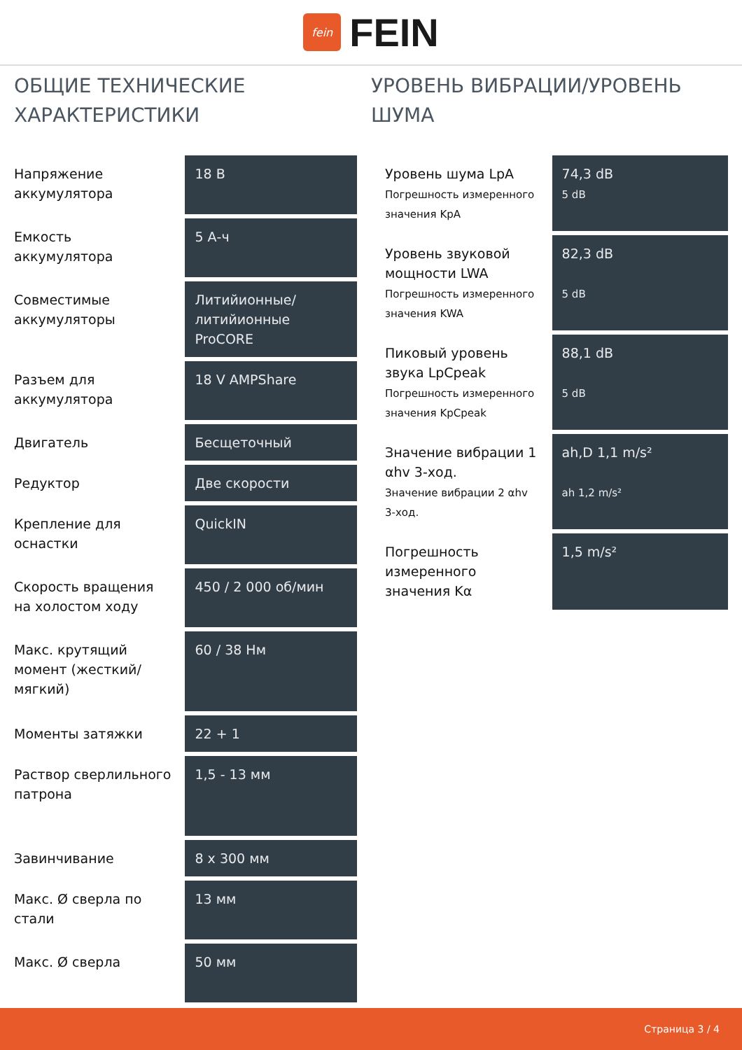fein
FEIN
ОБЩИЕ ТЕХНИЧЕСКИЕ ХАРАКТЕРИСТИКИ
| Напряжение аккумулятора | 18 В |
| Емкость аккумулятора | 5 А-ч |
| Совместимые аккумуляторы | Литийионные/ литийионные ProCORE |
| Разъем для аккумулятора | 18 V AMPShare |
| Двигатель | Бесщеточный |
| Редуктор | Две скорости |
| Крепление для оснастки | QuickIN |
| Скорость вращения на холостом ходу | 450 / 2 000 об/мин |
| Макс. крутящий момент (жесткий/ мягкий) | 60 / 38 Нм |
| Моменты затяжки | 22 + 1 |
| Раствор сверлильного патрона | 1,5 - 13 мм |
| Завинчивание | 8 x 300 мм |
| Макс. Ø сверла по стали | 13 мм |
| Макс. Ø сверла | 50 мм |
УРОВЕНЬ ВИБРАЦИИ/УРОВЕНЬ ШУМА
| Уровень шума LpA Погрешность измеренного значения KpA | 74,3 dB 5 dB |
| Уровень звуковой мощности LWA Погрешность измеренного значения KWA | 82,3 dB 5 dB |
| Пиковый уровень звука LpCpeak Погрешность измеренного значения KpCpeak | 88,1 dB 5 dB |
| Значение вибрации 1 αhv 3-ход. Значение вибрации 2 αhv 3-ход. | ah,D 1,1 m/s² ah 1,2 m/s² |
| Погрешность измеренного значения Kα | 1,5 m/s² |
Страница 3 / 4